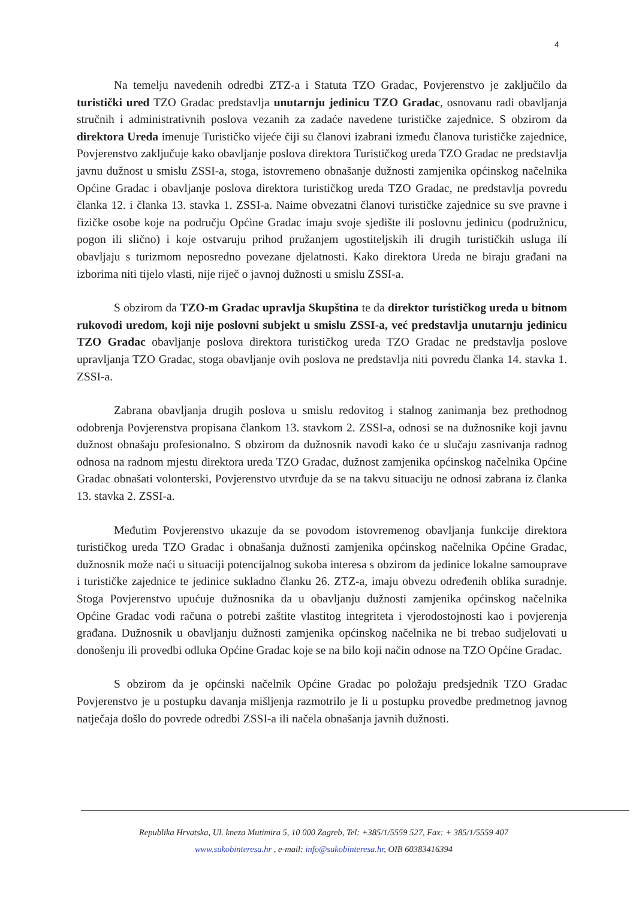4
Na temelju navedenih odredbi ZTZ-a i Statuta TZO Gradac, Povjerenstvo je zaključilo da turistički ured TZO Gradac predstavlja unutarnju jedinicu TZO Gradac, osnovanu radi obavljanja stručnih i administrativnih poslova vezanih za zadaće navedene turističke zajednice. S obzirom da direktora Ureda imenuje Turističko vijeće čiji su članovi izabrani između članova turističke zajednice, Povjerenstvo zaključuje kako obavljanje poslova direktora Turističkog ureda TZO Gradac ne predstavlja javnu dužnost u smislu ZSSI-a, stoga, istovremeno obnašanje dužnosti zamjenika općinskog načelnika Općine Gradac i obavljanje poslova direktora turističkog ureda TZO Gradac, ne predstavlja povredu članka 12. i članka 13. stavka 1. ZSSI-a. Naime obvezatni članovi turističke zajednice su sve pravne i fizičke osobe koje na području Općine Gradac imaju svoje sjedište ili poslovnu jedinicu (podružnicu, pogon ili slično) i koje ostvaruju prihod pružanjem ugostiteljskih ili drugih turističkih usluga ili obavljaju s turizmom neposredno povezane djelatnosti. Kako direktora Ureda ne biraju građani na izborima niti tijelo vlasti, nije riječ o javnoj dužnosti u smislu ZSSI-a.
S obzirom da TZO-m Gradac upravlja Skupština te da direktor turističkog ureda u bitnom rukovodi uredom, koji nije poslovni subjekt u smislu ZSSI-a, već predstavlja unutarnju jedinicu TZO Gradac obavljanje poslova direktora turističkog ureda TZO Gradac ne predstavlja poslove upravljanja TZO Gradac, stoga obavljanje ovih poslova ne predstavlja niti povredu članka 14. stavka 1. ZSSI-a.
Zabrana obavljanja drugih poslova u smislu redovitog i stalnog zanimanja bez prethodnog odobrenja Povjerenstva propisana člankom 13. stavkom 2. ZSSI-a, odnosi se na dužnosnike koji javnu dužnost obnašaju profesionalno. S obzirom da dužnosnik navodi kako će u slučaju zasnivanja radnog odnosa na radnom mjestu direktora ureda TZO Gradac, dužnost zamjenika općinskog načelnika Općine Gradac obnašati volonterski, Povjerenstvo utvrđuje da se na takvu situaciju ne odnosi zabrana iz članka 13. stavka 2. ZSSI-a.
Međutim Povjerenstvo ukazuje da se povodom istovremenog obavljanja funkcije direktora turističkog ureda TZO Gradac i obnašanja dužnosti zamjenika općinskog načelnika Općine Gradac, dužnosnik može naći u situaciji potencijalnog sukoba interesa s obzirom da jedinice lokalne samouprave i turističke zajednice te jedinice sukladno članku 26. ZTZ-a, imaju obvezu određenih oblika suradnje. Stoga Povjerenstvo upućuje dužnosnika da u obavljanju dužnosti zamjenika općinskog načelnika Općine Gradac vodi računa o potrebi zaštite vlastitog integriteta i vjerodostojnosti kao i povjerenja građana. Dužnosnik u obavljanju dužnosti zamjenika općinskog načelnika ne bi trebao sudjelovati u donošenju ili provedbi odluka Općine Gradac koje se na bilo koji način odnose na TZO Općine Gradac.
S obzirom da je općinski načelnik Općine Gradac po položaju predsjednik TZO Gradac Povjerenstvo je u postupku davanja mišljenja razmotrilo je li u postupku provedbe predmetnog javnog natječaja došlo do povrede odredbi ZSSI-a ili načela obnašanja javnih dužnosti.
Republika Hrvatska, Ul. kneza Mutimira 5, 10 000 Zagreb, Tel: +385/1/5559 527, Fax: + 385/1/5559 407
www.sukobinteresa.hr , e-mail: info@sukobinteresa.hr, OIB 60383416394